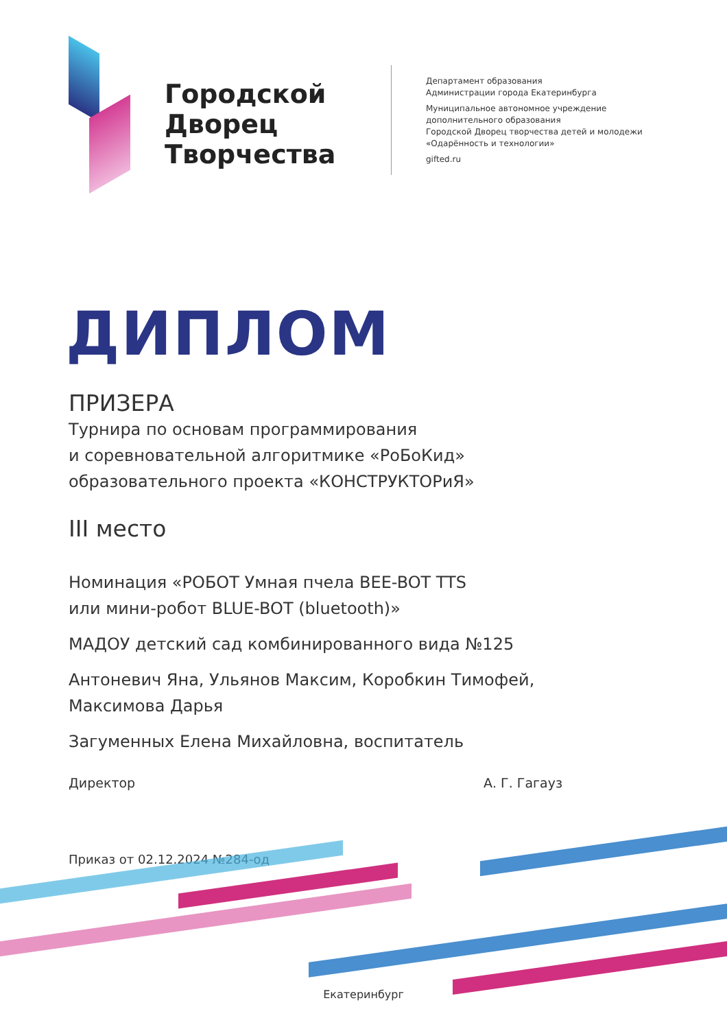Городской Дворец Творчества
Департамент образования
Администрации города Екатеринбурга
Муниципальное автономное учреждение
дополнительного образования
Городской Дворец творчества детей и молодежи
«Одарённость и технологии»
gifted.ru
ДИПЛОМ
ПРИЗЕРА
Турнира по основам программирования
и соревновательной алгоритмике «РоБоКид»
образовательного проекта «КОНСТРУКТОРиЯ»
III место
Номинация «РОБОТ Умная пчела BEE-BOT TTS
или мини-робот BLUE-BOT (bluetooth)»
МАДОУ детский сад комбинированного вида №125
Антоневич Яна, Ульянов Максим, Коробкин Тимофей,
Максимова Дарья
Загуменных Елена Михайловна, воспитатель
Директор А. Г. Гагауз
Приказ от 02.12.2024 №284-од
Екатеринбург